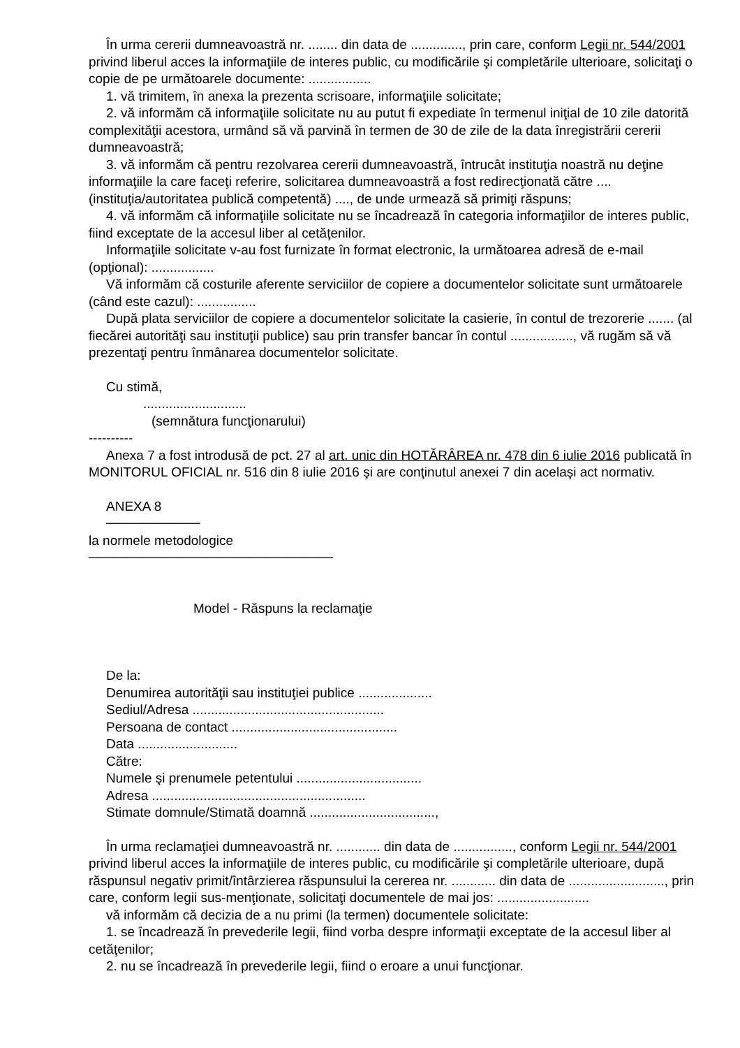În urma cererii dumneavoastră nr. ........ din data de .............., prin care, conform Legii nr. 544/2001 privind liberul acces la informaţiile de interes public, cu modificările şi completările ulterioare, solicitaţi o copie de pe următoarele documente: .................
1. vă trimitem, în anexa la prezenta scrisoare, informaţiile solicitate;
2. vă informăm că informaţiile solicitate nu au putut fi expediate în termenul iniţial de 10 zile datorită complexităţii acestora, urmând să vă parvină în termen de 30 de zile de la data înregistrării cererii dumneavoastră;
3. vă informăm că pentru rezolvarea cererii dumneavoastră, întrucât instituţia noastră nu deţine informaţiile la care faceţi referire, solicitarea dumneavoastră a fost redirecţionată către .... (instituţia/autoritatea publică competentă) ...., de unde urmează să primiţi răspuns;
4. vă informăm că informaţiile solicitate nu se încadrează în categoria informaţiilor de interes public, fiind exceptate de la accesul liber al cetăţenilor.
Informaţiile solicitate v-au fost furnizate în format electronic, la următoarea adresă de e-mail (opţional): .................
Vă informăm că costurile aferente serviciilor de copiere a documentelor solicitate sunt următoarele (când este cazul): ................
După plata serviciilor de copiere a documentelor solicitate la casierie, în contul de trezorerie ....... (al fiecărei autorităţi sau instituţii publice) sau prin transfer bancar în contul ................., vă rugăm să vă prezentaţi pentru înmânarea documentelor solicitate.
Cu stimă,
............................
(semnătura funcţionarului)
----------
Anexa 7 a fost introdusă de pct. 27 al art. unic din HOTĂRÂREA nr. 478 din 6 iulie 2016 publicată în MONITORUL OFICIAL nr. 516 din 8 iulie 2016 şi are conţinutul anexei 7 din acelaşi act normativ.
ANEXA 8
──────────
la normele metodologice
──────────────────────────
Model - Răspuns la reclamaţie
De la:
Denumirea autorităţii sau instituţiei publice ....................
Sediul/Adresa ....................................................
Persoana de contact .............................................
Data ...........................
Către:
Numele şi prenumele petentului ..................................
Adresa ..........................................................
Stimate domnule/Stimată doamnă ..................................,
În urma reclamaţiei dumneavoastră nr. ............ din data de ................, conform Legii nr. 544/2001 privind liberul acces la informaţiile de interes public, cu modificările şi completările ulterioare, după răspunsul negativ primit/întârzierea răspunsului la cererea nr. ............ din data de .........................., prin care, conform legii sus-menţionate, solicitaţi documentele de mai jos: .........................
vă informăm că decizia de a nu primi (la termen) documentele solicitate:
1. se încadrează în prevederile legii, fiind vorba despre informaţii exceptate de la accesul liber al cetăţenilor;
2. nu se încadrează în prevederile legii, fiind o eroare a unui funcţionar.